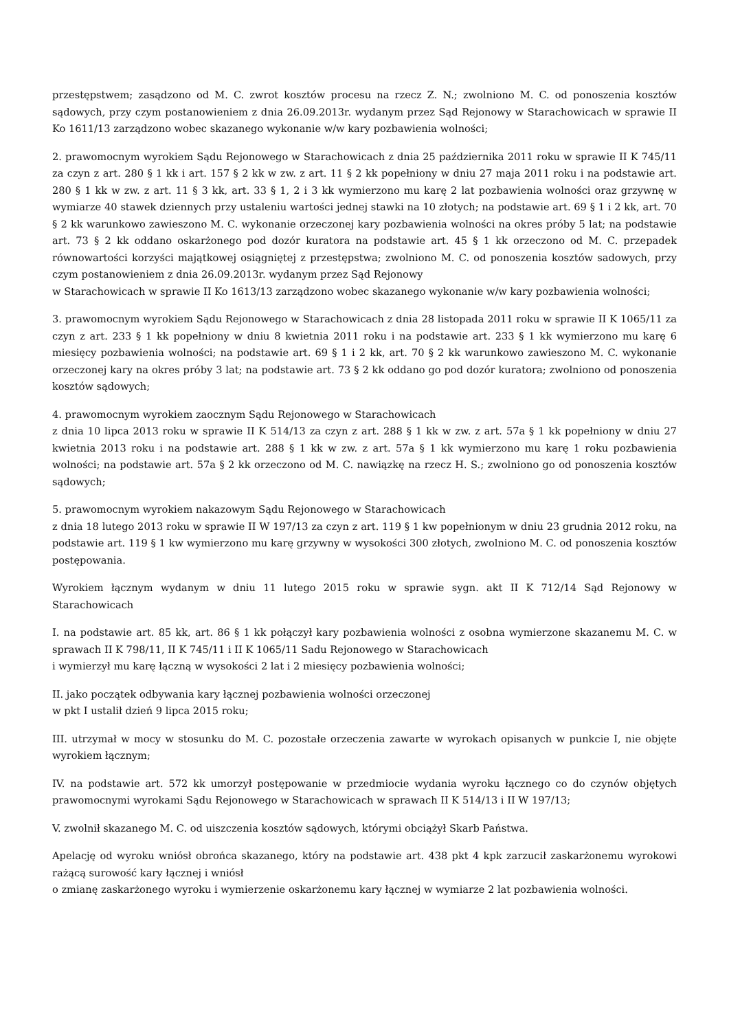przestępstwem; zasądzono od M. C. zwrot kosztów procesu na rzecz Z. N.; zwolniono M. C. od ponoszenia kosztów sądowych, przy czym postanowieniem z dnia 26.09.2013r. wydanym przez Sąd Rejonowy w Starachowicach w sprawie II Ko 1611/13 zarządzono wobec skazanego wykonanie w/w kary pozbawienia wolności;
2. prawomocnym wyrokiem Sądu Rejonowego w Starachowicach z dnia 25 października 2011 roku w sprawie II K 745/11 za czyn z art. 280 § 1 kk i art. 157 § 2 kk w zw. z art. 11 § 2 kk popełniony w dniu 27 maja 2011 roku i na podstawie art. 280 § 1 kk w zw. z art. 11 § 3 kk, art. 33 § 1, 2 i 3 kk wymierzono mu karę 2 lat pozbawienia wolności oraz grzywnę w wymiarze 40 stawek dziennych przy ustaleniu wartości jednej stawki na 10 złotych; na podstawie art. 69 § 1 i 2 kk, art. 70 § 2 kk warunkowo zawieszono M. C. wykonanie orzeczonej kary pozbawienia wolności na okres próby 5 lat; na podstawie art. 73 § 2 kk oddano oskarżonego pod dozór kuratora na podstawie art. 45 § 1 kk orzeczono od M. C. przepadek równowartości korzyści majątkowej osiągniętej z przestępstwa; zwolniono M. C. od ponoszenia kosztów sadowych, przy czym postanowieniem z dnia 26.09.2013r. wydanym przez Sąd Rejonowy
w Starachowicach w sprawie II Ko 1613/13 zarządzono wobec skazanego wykonanie w/w kary pozbawienia wolności;
3. prawomocnym wyrokiem Sądu Rejonowego w Starachowicach z dnia 28 listopada 2011 roku w sprawie II K 1065/11 za czyn z art. 233 § 1 kk popełniony w dniu 8 kwietnia 2011 roku i na podstawie art. 233 § 1 kk wymierzono mu karę 6 miesięcy pozbawienia wolności; na podstawie art. 69 § 1 i 2 kk, art. 70 § 2 kk warunkowo zawieszono M. C. wykonanie orzeczonej kary na okres próby 3 lat; na podstawie art. 73 § 2 kk oddano go pod dozór kuratora; zwolniono od ponoszenia kosztów sądowych;
4. prawomocnym wyrokiem zaocznym Sądu Rejonowego w Starachowicach
z dnia 10 lipca 2013 roku w sprawie II K 514/13 za czyn z art. 288 § 1 kk w zw. z art. 57a § 1 kk popełniony w dniu 27 kwietnia 2013 roku i na podstawie art. 288 § 1 kk w zw. z art. 57a § 1 kk wymierzono mu karę 1 roku pozbawienia wolności; na podstawie art. 57a § 2 kk orzeczono od M. C. nawiązkę na rzecz H. S.; zwolniono go od ponoszenia kosztów sądowych;
5. prawomocnym wyrokiem nakazowym Sądu Rejonowego w Starachowicach
z dnia 18 lutego 2013 roku w sprawie II W 197/13 za czyn z art. 119 § 1 kw popełnionym w dniu 23 grudnia 2012 roku, na podstawie art. 119 § 1 kw wymierzono mu karę grzywny w wysokości 300 złotych, zwolniono M. C. od ponoszenia kosztów postępowania.
Wyrokiem łącznym wydanym w dniu 11 lutego 2015 roku w sprawie sygn. akt II K 712/14 Sąd Rejonowy w Starachowicach
I. na podstawie art. 85 kk, art. 86 § 1 kk połączył kary pozbawienia wolności z osobna wymierzone skazanemu M. C. w sprawach II K 798/11, II K 745/11 i II K 1065/11 Sadu Rejonowego w Starachowicach
i wymierzył mu karę łączną w wysokości 2 lat i 2 miesięcy pozbawienia wolności;
II. jako początek odbywania kary łącznej pozbawienia wolności orzeczonej
w pkt I ustalił dzień 9 lipca 2015 roku;
III. utrzymał w mocy w stosunku do M. C. pozostałe orzeczenia zawarte w wyrokach opisanych w punkcie I, nie objęte wyrokiem łącznym;
IV. na podstawie art. 572 kk umorzył postępowanie w przedmiocie wydania wyroku łącznego co do czynów objętych prawomocnymi wyrokami Sądu Rejonowego w Starachowicach w sprawach II K 514/13 i II W 197/13;
V. zwolnił skazanego M. C. od uiszczenia kosztów sądowych, którymi obciążył Skarb Państwa.
Apelację od wyroku wniósł obrońca skazanego, który na podstawie art. 438 pkt 4 kpk zarzucił zaskarżonemu wyrokowi rażącą surowość kary łącznej i wniósł
o zmianę zaskarżonego wyroku i wymierzenie oskarżonemu kary łącznej w wymiarze 2 lat pozbawienia wolności.